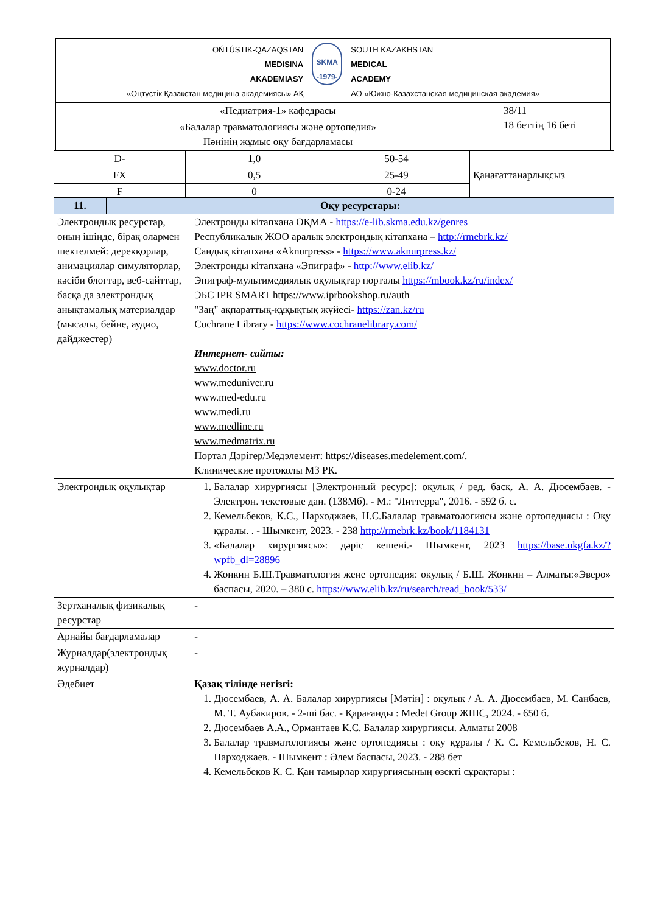| OŃTÚSTIK-QAZAQSTAN MEDISINA AKADEMIASY «Оңтүстік Қазақстан медицина академиясы» АҚ SKMA -1979- SOUTH KAZAKHSTAN MEDICAL ACADEMY АО «Южно-Казахстанская медицинская академия» | |
| «Педиатрия-1» кафедрасы | 38/11 18 беттің 16 беті |
| «Балалар травматологиясы және ортопедия» Пәнінің жұмыс оқу бағдарламасы | |
| D- | 1,0 | 50-54 | |
| FX | 0,5 | 25-49 | Қанағаттанарлықсыз |
| F | 0 | 0-24 | |
| 11. | Оқу ресурстары: | |
| --- | --- | --- |
| Электрондық ресурстар, оның ішінде, бірақ олармен шектелмей: дерекқорлар, анимациялар симуляторлар, кәсіби блогтар, веб-сайттар, басқа да электрондық анықтамалық материалдар (мысалы, бейне, аудио, дайджестер) | | Электронды кітапхана ОҚМА - https://e-lib.skma.edu.kz/genres Республикалық ЖОО аралық электрондық кітапхана – http://rmebrk.kz/ Сандық кітапхана «Aknurpress» - https://www.aknurpress.kz/ Электронды кітапхана «Эпиграф» - http://www.elib.kz/ Эпиграф-мультимедиялық оқулықтар порталы https://mbook.kz/ru/index/ ЭБС IPR SMART https://www.iprbookshop.ru/auth "Заң" ақпараттық-құқықтық жүйесі- https://zan.kz/ru Cochrane Library - https://www.cochranelibrary.com/ Интернет- сайты: www.doctor.ru www.meduniver.ru www.med-edu.ru www.medi.ru www.medline.ru www.medmatrix.ru Портал Дәрігер/Медэлемент: https://diseases.medelement.com/ . Клинические протоколы МЗ РК. |
| Электрондық оқулықтар | | 1. Балалар хирургиясы [Электронный ресурс]: оқулық / ред. басқ. А. А. Дюсембаев. - Электрон. текстовые дан. (138Мб). - М.: "Литтерра", 2016. - 592 б. с. 2. Кемельбеков, К.С., Нарходжаев, Н.С.Балалар травматологиясы және ортопедиясы : Оқу құралы. . - Шымкент, 2023. - 238 http://rmebrk.kz/book/1184131 3. «Балалар хирургиясы»: дәріс кешені.- Шымкент, 2023 https://base.ukgfa.kz/?wpfb_dl=28896 4. Жонкин Б.Ш.Травматология жене ортопедия: окулық / Б.Ш. Жонкин – Алматы:«Эверо» баспасы, 2020. – 380 с. https://www.elib.kz/ru/search/read_book/533/ |
| Зертханалық физикалық ресурстар | | - |
| Арнайы бағдарламалар | | - |
| Журналдар(электрондық журналдар) | | - |
| Әдебиет | | Қазақ тілінде негізгі: 1. Дюсембаев, А. А. Балалар хирургиясы [Мәтін] : оқулық / А. А. Дюсембаев, М. Санбаев, М. Т. Аубакиров. - 2-ші бас. - Қарағанды : Medet Group ЖШС, 2024. - 650 б. 2. Дюсембаев А.А., Ормантаев К.С. Балалар хирургиясы. Алматы 2008 3. Балалар травматологиясы және ортопедиясы : оқу құралы / К. С. Кемельбеков, Н. С. Нарходжаев. - Шымкент : Әлем баспасы, 2023. - 288 бет 4. Кемельбеков К. С. Қан тамырлар хирургиясының өзекті сұрақтары : |